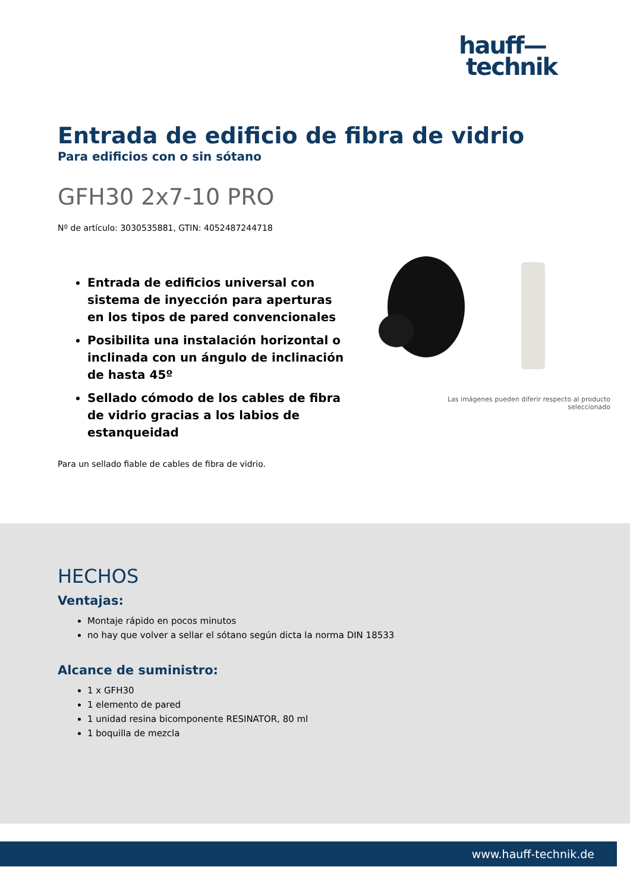hauff—
technik
Entrada de edificio de fibra de vidrio
Para edificios con o sin sótano
GFH30 2x7-10 PRO
Nº de artículo: 3030535881, GTIN: 4052487244718
Entrada de edificios universal con sistema de inyección para aperturas en los tipos de pared convencionales
Posibilita una instalación horizontal o inclinada con un ángulo de inclinación de hasta 45º
Sellado cómodo de los cables de fibra de vidrio gracias a los labios de estanqueidad
Para un sellado fiable de cables de fibra de vidrio.
Las imágenes pueden diferir respecto al producto
seleccionado
HECHOS
Ventajas:
Montaje rápido en pocos minutos
no hay que volver a sellar el sótano según dicta la norma DIN 18533
Alcance de suministro:
1 x GFH30
1 elemento de pared
1 unidad resina bicomponente RESINATOR, 80 ml
1 boquilla de mezcla
www.hauff-technik.de